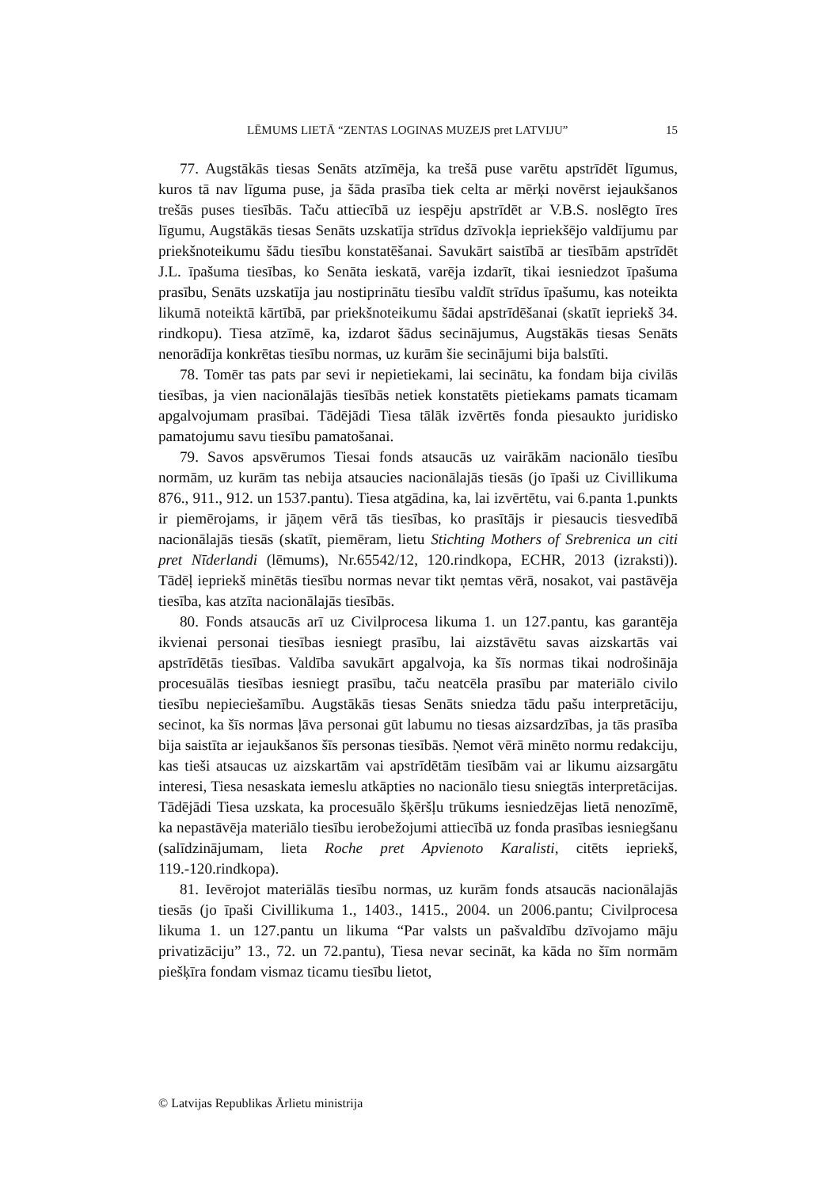LĒMUMS LIETĀ “ZENTAS LOGINAS MUZEJS pret LATVIJU” 15
77. Augstākās tiesas Senāts atzīmēja, ka trešā puse varētu apstrīdēt līgumus, kuros tā nav līguma puse, ja šāda prasība tiek celta ar mērķi novērst iejaukšanos trešās puses tiesībās. Taču attiecībā uz iespēju apstrīdēt ar V.B.S. noslēgto īres līgumu, Augstākās tiesas Senāts uzskatīja strīdus dzīvokļa iepriekšējo valdījumu par priekšnoteikumu šādu tiesību konstatēšanai. Savukārt saistībā ar tiesībām apstrīdēt J.L. īpašuma tiesības, ko Senāta ieskatā, varēja izdarīt, tikai iesniedzot īpašuma prasību, Senāts uzskatīja jau nostiprinātu tiesību valdīt strīdus īpašumu, kas noteikta likumā noteiktā kārtībā, par priekšnoteikumu šādai apstrīdēšanai (skatīt iepriekš 34. rindkopu). Tiesa atzīmē, ka, izdarot šādus secinājumus, Augstākās tiesas Senāts nenorādīja konkrētas tiesību normas, uz kurām šie secinājumi bija balstīti.
78. Tomēr tas pats par sevi ir nepietiekami, lai secinātu, ka fondam bija civilās tiesības, ja vien nacionālajās tiesībās netiek konstatēts pietiekams pamats ticamam apgalvojumam prasībai. Tādējādi Tiesa tālāk izvērtēs fonda piesaukto juridisko pamatojumu savu tiesību pamatošanai.
79. Savos apsvērumos Tiesai fonds atsaucās uz vairākām nacionālo tiesību normām, uz kurām tas nebija atsaucies nacionālajās tiesās (jo īpaši uz Civillikuma 876., 911., 912. un 1537.pantu). Tiesa atgādina, ka, lai izvērtētu, vai 6.panta 1.punkts ir piemērojams, ir jāņem vērā tās tiesības, ko prasītājs ir piesaucis tiesvedībā nacionālajās tiesās (skatīt, piemēram, lietu Stichting Mothers of Srebrenica un citi pret Nīderlandi (lēmums), Nr.65542/12, 120.rindkopa, ECHR, 2013 (izraksti)). Tādēļ iepriekš minētās tiesību normas nevar tikt ņemtas vērā, nosakot, vai pastāvēja tiesība, kas atzīta nacionālajās tiesībās.
80. Fonds atsaucās arī uz Civilprocesa likuma 1. un 127.pantu, kas garantēja ikvienai personai tiesības iesniegt prasību, lai aizstāvētu savas aizskartās vai apstrīdētās tiesības. Valdība savukārt apgalvoja, ka šīs normas tikai nodrošināja procesuālās tiesības iesniegt prasību, taču neatcēla prasību par materiālo civilo tiesību nepieciešamību. Augstākās tiesas Senāts sniedza tādu pašu interpretāciju, secinot, ka šīs normas ļāva personai gūt labumu no tiesas aizsardzības, ja tās prasība bija saistīta ar iejaukšanos šīs personas tiesībās. Ņemot vērā minēto normu redakciju, kas tieši atsaucas uz aizskartām vai apstrīdētām tiesībām vai ar likumu aizsargātu interesi, Tiesa nesaskata iemeslu atkāpties no nacionālo tiesu sniegtās interpretācijas. Tādējādi Tiesa uzskata, ka procesuālo šķēršļu trūkums iesniedzējas lietā nenozīmē, ka nepastāvēja materiālo tiesību ierobežojumi attiecībā uz fonda prasības iesniegšanu (salīdzinājumam, lieta Roche pret Apvienoto Karalisti, citēts iepriekš, 119.-120.rindkopa).
81. Ievērojot materiālās tiesību normas, uz kurām fonds atsaucās nacionālajās tiesās (jo īpaši Civillikuma 1., 1403., 1415., 2004. un 2006.pantu; Civilprocesa likuma 1. un 127.pantu un likuma “Par valsts un pašvaldību dzīvojamo māju privatizāciju” 13., 72. un 72.pantu), Tiesa nevar secināt, ka kāda no šīm normām piešķīra fondam vismaz ticamu tiesību lietot,
© Latvijas Republikas Ārlietu ministrija